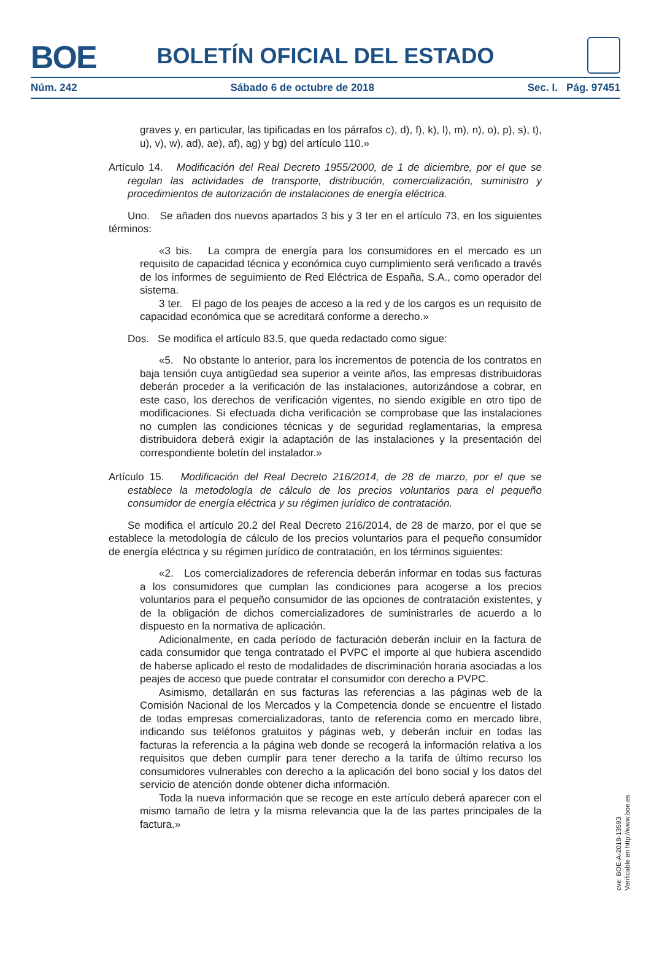BOE
BOLETÍN OFICIAL DEL ESTADO
Núm. 242 Sábado 6 de octubre de 2018 Sec. I. Pág. 97451
graves y, en particular, las tipificadas en los párrafos c), d), f), k), l), m), n), o), p), s), t), u), v), w), ad), ae), af), ag) y bg) del artículo 110.»
Artículo 14. Modificación del Real Decreto 1955/2000, de 1 de diciembre, por el que se regulan las actividades de transporte, distribución, comercialización, suministro y procedimientos de autorización de instalaciones de energía eléctrica.
Uno. Se añaden dos nuevos apartados 3 bis y 3 ter en el artículo 73, en los siguientes términos:
«3 bis. La compra de energía para los consumidores en el mercado es un requisito de capacidad técnica y económica cuyo cumplimiento será verificado a través de los informes de seguimiento de Red Eléctrica de España, S.A., como operador del sistema.
3 ter. El pago de los peajes de acceso a la red y de los cargos es un requisito de capacidad económica que se acreditará conforme a derecho.»
Dos. Se modifica el artículo 83.5, que queda redactado como sigue:
«5. No obstante lo anterior, para los incrementos de potencia de los contratos en baja tensión cuya antigüedad sea superior a veinte años, las empresas distribuidoras deberán proceder a la verificación de las instalaciones, autorizándose a cobrar, en este caso, los derechos de verificación vigentes, no siendo exigible en otro tipo de modificaciones. Si efectuada dicha verificación se comprobase que las instalaciones no cumplen las condiciones técnicas y de seguridad reglamentarias, la empresa distribuidora deberá exigir la adaptación de las instalaciones y la presentación del correspondiente boletín del instalador.»
Artículo 15. Modificación del Real Decreto 216/2014, de 28 de marzo, por el que se establece la metodología de cálculo de los precios voluntarios para el pequeño consumidor de energía eléctrica y su régimen jurídico de contratación.
Se modifica el artículo 20.2 del Real Decreto 216/2014, de 28 de marzo, por el que se establece la metodología de cálculo de los precios voluntarios para el pequeño consumidor de energía eléctrica y su régimen jurídico de contratación, en los términos siguientes:
«2. Los comercializadores de referencia deberán informar en todas sus facturas a los consumidores que cumplan las condiciones para acogerse a los precios voluntarios para el pequeño consumidor de las opciones de contratación existentes, y de la obligación de dichos comercializadores de suministrarles de acuerdo a lo dispuesto en la normativa de aplicación.
Adicionalmente, en cada período de facturación deberán incluir en la factura de cada consumidor que tenga contratado el PVPC el importe al que hubiera ascendido de haberse aplicado el resto de modalidades de discriminación horaria asociadas a los peajes de acceso que puede contratar el consumidor con derecho a PVPC.
Asimismo, detallarán en sus facturas las referencias a las páginas web de la Comisión Nacional de los Mercados y la Competencia donde se encuentre el listado de todas empresas comercializadoras, tanto de referencia como en mercado libre, indicando sus teléfonos gratuitos y páginas web, y deberán incluir en todas las facturas la referencia a la página web donde se recogerá la información relativa a los requisitos que deben cumplir para tener derecho a la tarifa de último recurso los consumidores vulnerables con derecho a la aplicación del bono social y los datos del servicio de atención donde obtener dicha información.
Toda la nueva información que se recoge en este artículo deberá aparecer con el mismo tamaño de letra y la misma relevancia que la de las partes principales de la factura.»
cve: BOE-A-2018-13593
Verificable en http://www.boe.es